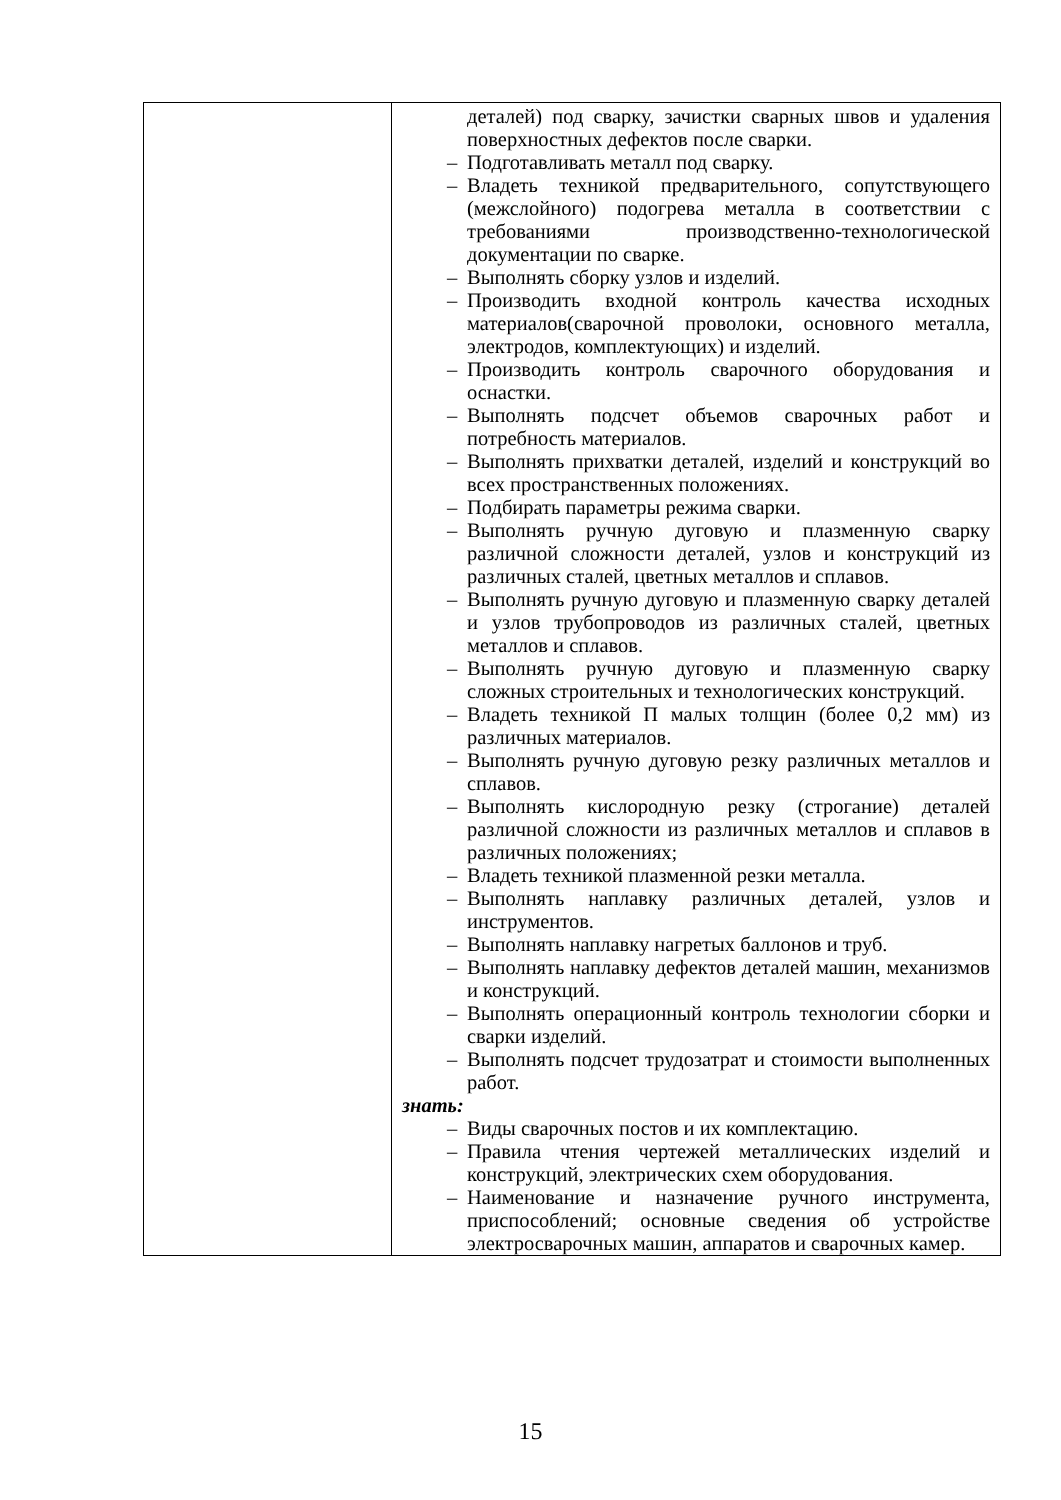| | деталей) под сварку, зачистки сварных швов и удаления поверхностных дефектов после сварки. – Подготавливать металл под сварку. – Владеть техникой предварительного, сопутствующего (межслойного) подогрева металла в соответствии с требованиями производственно-технологической документации по сварке. – Выполнять сборку узлов и изделий. – Производить входной контроль качества исходных материалов(сварочной проволоки, основного металла, электродов, комплектующих) и изделий. – Производить контроль сварочного оборудования и оснастки. – Выполнять подсчет объемов сварочных работ и потребность материалов. – Выполнять прихватки деталей, изделий и конструкций во всех пространственных положениях. – Подбирать параметры режима сварки. – Выполнять ручную дуговую и плазменную сварку различной сложности деталей, узлов и конструкций из различных сталей, цветных металлов и сплавов. – Выполнять ручную дуговую и плазменную сварку деталей и узлов трубопроводов из различных сталей, цветных металлов и сплавов. – Выполнять ручную дуговую и плазменную сварку сложных строительных и технологических конструкций. – Владеть техникой П малых толщин (более 0,2 мм) из различных материалов. – Выполнять ручную дуговую резку различных металлов и сплавов. – Выполнять кислородную резку (строгание) деталей различной сложности из различных металлов и сплавов в различных положениях; – Владеть техникой плазменной резки металла. – Выполнять наплавку различных деталей, узлов и инструментов. – Выполнять наплавку нагретых баллонов и труб. – Выполнять наплавку дефектов деталей машин, механизмов и конструкций. – Выполнять операционный контроль технологии сборки и сварки изделий. – Выполнять подсчет трудозатрат и стоимости выполненных работ. знать: – Виды сварочных постов и их комплектацию. – Правила чтения чертежей металлических изделий и конструкций, электрических схем оборудования. – Наименование и назначение ручного инструмента, приспособлений; основные сведения об устройстве электросварочных машин, аппаратов и сварочных камер. |
15